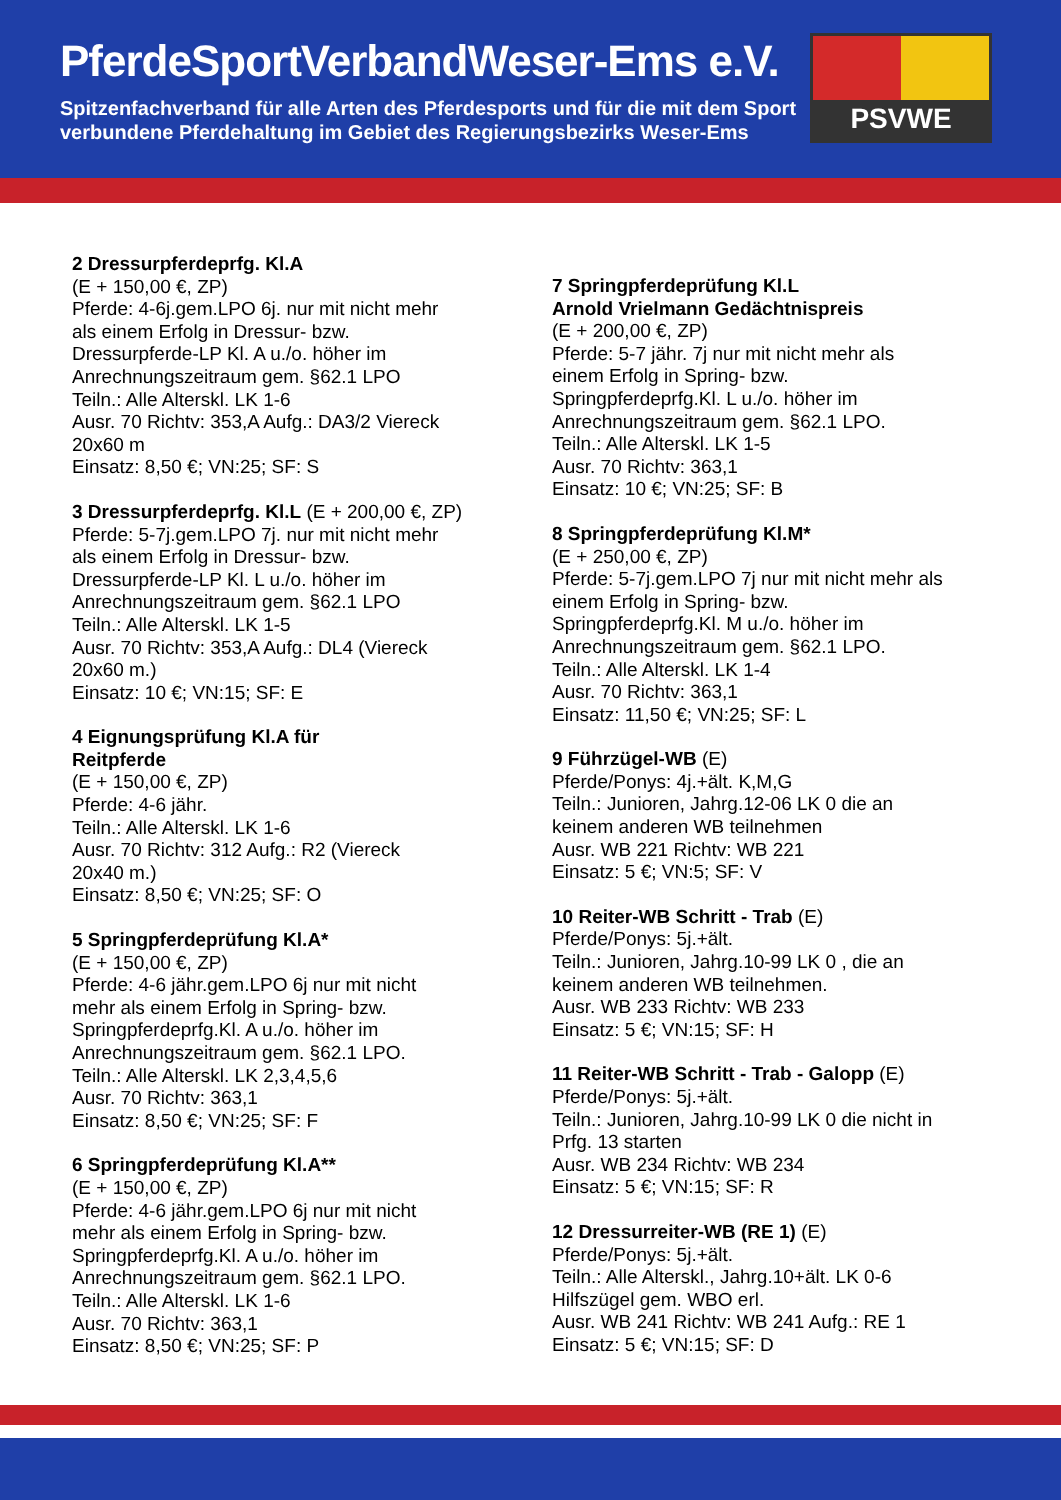PferdeSportVerbandWeser-Ems e.V.
Spitzenfachverband für alle Arten des Pferdesports und für die mit dem Sport
verbundene Pferdehaltung im Gebiet des Regierungsbezirks Weser-Ems
PSVWE
2 Dressurpferdeprfg. Kl.A
(E + 150,00 €, ZP)
Pferde: 4-6j.gem.LPO 6j. nur mit nicht mehr
als einem Erfolg in Dressur- bzw.
Dressurpferde-LP Kl. A u./o. höher im
Anrechnungszeitraum gem. §62.1 LPO
Teiln.: Alle Alterskl. LK 1-6
Ausr. 70 Richtv: 353,A Aufg.: DA3/2 Viereck
20x60 m
Einsatz: 8,50 €; VN:25; SF: S
3 Dressurpferdeprfg. Kl.L (E + 200,00 €, ZP)
Pferde: 5-7j.gem.LPO 7j. nur mit nicht mehr
als einem Erfolg in Dressur- bzw.
Dressurpferde-LP Kl. L u./o. höher im
Anrechnungszeitraum gem. §62.1 LPO
Teiln.: Alle Alterskl. LK 1-5
Ausr. 70 Richtv: 353,A Aufg.: DL4 (Viereck
20x60 m.)
Einsatz: 10 €; VN:15; SF: E
4 Eignungsprüfung Kl.A für
Reitpferde
(E + 150,00 €, ZP)
Pferde: 4-6 jähr.
Teiln.: Alle Alterskl. LK 1-6
Ausr. 70 Richtv: 312 Aufg.: R2 (Viereck
20x40 m.)
Einsatz: 8,50 €; VN:25; SF: O
5 Springpferdeprüfung Kl.A*
(E + 150,00 €, ZP)
Pferde: 4-6 jähr.gem.LPO 6j nur mit nicht
mehr als einem Erfolg in Spring- bzw.
Springpferdeprfg.Kl. A u./o. höher im
Anrechnungszeitraum gem. §62.1 LPO.
Teiln.: Alle Alterskl. LK 2,3,4,5,6
Ausr. 70 Richtv: 363,1
Einsatz: 8,50 €; VN:25; SF: F
6 Springpferdeprüfung Kl.A**
(E + 150,00 €, ZP)
Pferde: 4-6 jähr.gem.LPO 6j nur mit nicht
mehr als einem Erfolg in Spring- bzw.
Springpferdeprfg.Kl. A u./o. höher im
Anrechnungszeitraum gem. §62.1 LPO.
Teiln.: Alle Alterskl. LK 1-6
Ausr. 70 Richtv: 363,1
Einsatz: 8,50 €; VN:25; SF: P
7 Springpferdeprüfung Kl.L
Arnold Vrielmann Gedächtnispreis
(E + 200,00 €, ZP)
Pferde: 5-7 jähr. 7j nur mit nicht mehr als
einem Erfolg in Spring- bzw.
Springpferdeprfg.Kl. L u./o. höher im
Anrechnungszeitraum gem. §62.1 LPO.
Teiln.: Alle Alterskl. LK 1-5
Ausr. 70 Richtv: 363,1
Einsatz: 10 €; VN:25; SF: B
8 Springpferdeprüfung Kl.M*
(E + 250,00 €, ZP)
Pferde: 5-7j.gem.LPO 7j nur mit nicht mehr als
einem Erfolg in Spring- bzw.
Springpferdeprfg.Kl. M u./o. höher im
Anrechnungszeitraum gem. §62.1 LPO.
Teiln.: Alle Alterskl. LK 1-4
Ausr. 70 Richtv: 363,1
Einsatz: 11,50 €; VN:25; SF: L
9 Führzügel-WB (E)
Pferde/Ponys: 4j.+ält. K,M,G
Teiln.: Junioren, Jahrg.12-06 LK 0 die an
keinem anderen WB teilnehmen
Ausr. WB 221 Richtv: WB 221
Einsatz: 5 €; VN:5; SF: V
10 Reiter-WB Schritt - Trab (E)
Pferde/Ponys: 5j.+ält.
Teiln.: Junioren, Jahrg.10-99 LK 0 , die an
keinem anderen WB teilnehmen.
Ausr. WB 233 Richtv: WB 233
Einsatz: 5 €; VN:15; SF: H
11 Reiter-WB Schritt - Trab - Galopp (E)
Pferde/Ponys: 5j.+ält.
Teiln.: Junioren, Jahrg.10-99 LK 0 die nicht in
Prfg. 13 starten
Ausr. WB 234 Richtv: WB 234
Einsatz: 5 €; VN:15; SF: R
12 Dressurreiter-WB (RE 1) (E)
Pferde/Ponys: 5j.+ält.
Teiln.: Alle Alterskl., Jahrg.10+ält. LK 0-6
Hilfszügel gem. WBO erl.
Ausr. WB 241 Richtv: WB 241 Aufg.: RE 1
Einsatz: 5 €; VN:15; SF: D